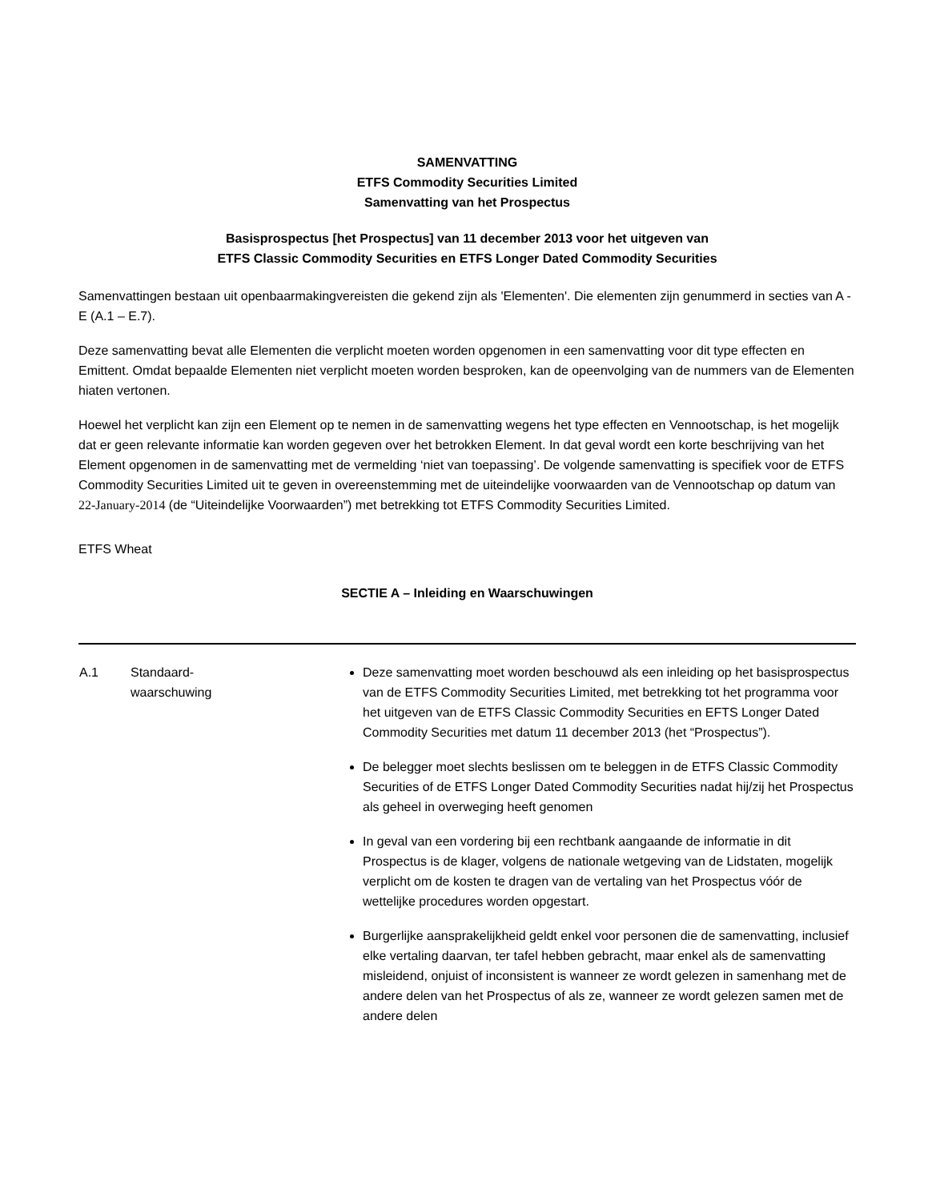SAMENVATTING
ETFS Commodity Securities Limited
Samenvatting van het Prospectus
Basisprospectus [het Prospectus] van 11 december 2013 voor het uitgeven van
ETFS Classic Commodity Securities en ETFS Longer Dated Commodity Securities
Samenvattingen bestaan uit openbaarmakingvereisten die gekend zijn als 'Elementen'. Die elementen zijn genummerd in secties van A - E (A.1 – E.7).
Deze samenvatting bevat alle Elementen die verplicht moeten worden opgenomen in een samenvatting voor dit type effecten en Emittent. Omdat bepaalde Elementen niet verplicht moeten worden besproken, kan de opeenvolging van de nummers van de Elementen hiaten vertonen.
Hoewel het verplicht kan zijn een Element op te nemen in de samenvatting wegens het type effecten en Vennootschap, is het mogelijk dat er geen relevante informatie kan worden gegeven over het betrokken Element. In dat geval wordt een korte beschrijving van het Element opgenomen in de samenvatting met de vermelding ‘niet van toepassing’. De volgende samenvatting is specifiek voor de ETFS Commodity Securities Limited uit te geven in overeenstemming met de uiteindelijke voorwaarden van de Vennootschap op datum van 22-January-2014 (de “Uiteindelijke Voorwaarden”) met betrekking tot ETFS Commodity Securities Limited.
ETFS Wheat
SECTIE A – Inleiding en Waarschuwingen
| A.1 | Standaard- waarschuwing | Deze samenvatting moet worden beschouwd als een inleiding op het basisprospectus van de ETFS Commodity Securities Limited, met betrekking tot het programma voor het uitgeven van de ETFS Classic Commodity Securities en EFTS Longer Dated Commodity Securities met datum 11 december 2013 (het “Prospectus”). De belegger moet slechts beslissen om te beleggen in de ETFS Classic Commodity Securities of de ETFS Longer Dated Commodity Securities nadat hij/zij het Prospectus als geheel in overweging heeft genomen In geval van een vordering bij een rechtbank aangaande de informatie in dit Prospectus is de klager, volgens de nationale wetgeving van de Lidstaten, mogelijk verplicht om de kosten te dragen van de vertaling van het Prospectus vóór de wettelijke procedures worden opgestart. Burgerlijke aansprakelijkheid geldt enkel voor personen die de samenvatting, inclusief elke vertaling daarvan, ter tafel hebben gebracht, maar enkel als de samenvatting misleidend, onjuist of inconsistent is wanneer ze wordt gelezen in samenhang met de andere delen van het Prospectus of als ze, wanneer ze wordt gelezen samen met de andere delen |